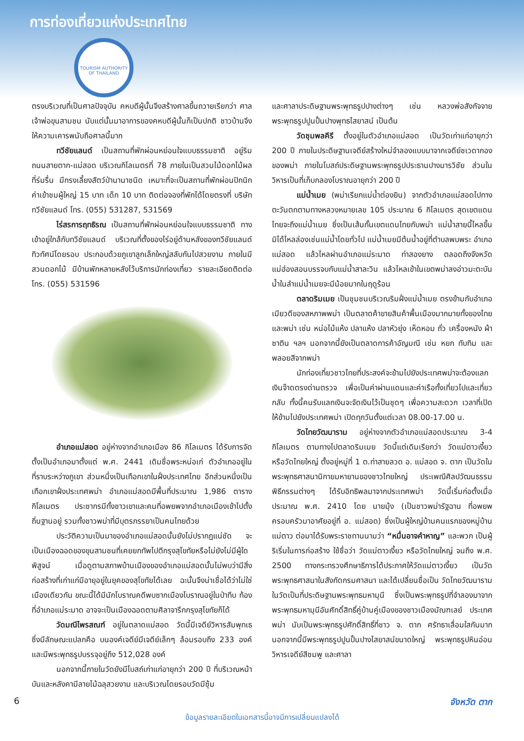การท่องเที่ยวแห่งประเทศไทย
TOURISM AUTHORITY OF THAILAND
ตรงบริเวณที่เป็นศาลปัจจุบัน คหบดีผู้นั้นจึงสร้างศาลขึ้นถวายเรียกว่า ศาลเจ้าพ่อขุนสามชน นับแต่นั้นมาอาการของคหบดีผู้นั้นก็เป็นปกติ ชาวบ้านจึงให้ความเคารพนับถือศาลนี้มาก
ทวีชัยแลนด์ เป็นสถานที่พักผ่อนหย่อนใจแบบธรรมชาติ อยู่ริมถนนสายตาก-แม่สอด บริเวณกิโลเมตรที่ 78 ภายในเป็นสวนไม้ดอกไม้ผลที่ร่มรื่น มีกรงเลี้ยงสัตว์ป่านานาชนิด เหมาะที่จะเป็นสถานที่พักผ่อนปิกนิก ค่าเข้าชมผู้ใหญ่ 15 บาท เด็ก 10 บาท ติดต่อจองที่พักได้โดยตรงที่ บริษัท ทวีชัยแลนด์ โทร. (055) 531287, 531569
ไร่สรการฤทธิรณ เป็นสถานที่พักผ่อนหย่อนใจแบบธรรมชาติ ทางเข้าอยู่ใกล้กับทวีชัยแลนด์ บริเวณที่ตั้งของไร่อยู่ด้านหลังของทวีชัยแลนด์ ทิวทัศน์โดยรอบ ประกอบด้วยภูเขาลูกเล็กใหญ่สลับกันไปสวยงาม ภายในมีสวนดอกไม้ มีบ้านพักหลายหลังไว้บริการนักท่องเที่ยว รายละเอียดติดต่อ โทร. (055) 531596
อำเภอแม่สอด อยู่ห่างจากอำเภอเมือง 86 กิโลเมตร ได้รับการจัดตั้งเป็นอำเภอมาตั้งแต่ พ.ศ. 2441 เดิมชื่อพระหน่อเก่ ตัวอำเภออยู่ในที่ราบระหว่างภูเขา ส่วนหนึ่งเป็นเทือกเขาในฝั่งประเทศไทย อีกส่วนหนึ่งเป็นเทือกเขาฝั่งประเทศพม่า อำเภอแม่สอดมีพื้นที่ประมาณ 1,986 ตารางกิโลเมตร ประชากรมีทั้งชาวเขาและคนที่อพยพจากอำเภอเมืองเข้าไปตั้งถิ่นฐานอยู่ รวมทั้งชาวพม่าที่มีบุตรภรรยาเป็นคนไทยด้วย
ประวัติความเป็นมาของอำเภอแม่สอดนั้นยังไม่ปรากฏแน่ชัด จะเป็นเมืองฉอดของขุนสามชนที่เคยยกทัพไปตีกรุงสุโขทัยหรือไม่ยังไม่มีผู้ใดพิสูจน์ เมื่อดูตามสภาพบ้านเมืองของอำเภอแม่สอดนั้นไม่พบว่ามีสิ่งก่อสร้างที่เก่าแก่มีอายุอยู่ในยุคของสุโขทัยได้เลย ฉะนั้นจึงน่าเชื่อได้ว่าไม่ใช่เมืองเดียวกัน ขณะนี้ได้มีนักโบราณคดีพบซากเมืองโบราณอยู่ในป่าทึบ ท้องที่อำเภอแม่ระมาด อาจจะเป็นเมืองฉอดตามศิลาจารึกกรุงสุโขทัยก็ได้
วัดมณีไพรสณฑ์ อยู่ในตลาดแม่สอด วัดนี้มีเจดีย์วิหารสัมพุทเธ ซึ่งมีลักษณะแปลกคือ บนองค์เจดีย์มีเจดีย์เล็กๆ ล้อมรอบถึง 233 องค์ และมีพระพุทธรูปบรรจุอยู่ถึง 512,028 องค์
นอกจากนี้ภายในวัดยังมีโบสถ์เก่าแก่อายุกว่า 200 ปี ที่บริเวณหน้าบันและหลังคามีลายไม้ฉลุสวยงาม และบริเวณโดยรอบวัดมีซุ้ม
และศาลาประดิษฐานพระพุทธรูปปางต่างๆ เช่น หลวงพ่อสังกัจจาย พระพุทธรูปปูนปั้นปางพุทธไสยาสน์ เป็นต้น
วัดชุมพลคีรี ตั้งอยู่ในตัวอำเภอแม่สอด เป็นวัดเก่าแก่อายุกว่า 200 ปี ภายในประดิษฐานเจดีย์สร้างใหม่จำลองแบบมาจากเจดีย์ชเวดากองของพม่า ภายในโบสถ์ประดิษฐานพระพุทธรูปประธานปางมารวิชัย ส่วนในวิหารเป็นที่เก็บกลองโบราณอายุกว่า 200 ปี
แม่น้ำเมย (พม่าเรียกแม่น้ำต่องยิน) จากตัวอำเภอแม่สอดไปทางตะวันตกตามทางหลวงหมายเลข 105 ประมาณ 6 กิโลเมตร สุดเขตแดนไทยจะถึงแม่น้ำเมย ซึ่งเป็นเส้นกั้นเขตแดนไทยกับพม่า แม่น้ำสายนี้ไหลขึ้นมิได้ไหลล่องเช่นแม่น้ำโดยทั่วไป แม่น้ำเมยมีต้นน้ำอยู่ที่ตำบลพบพระ อำเภอแม่สอด แล้วไหลผ่านอำเภอแม่ระมาด ท่าสองยาง ตลอดถึงจังหวัดแม่ฮ่องสอนบรรจบกับแม่น้ำสาละวิน แล้วไหลเข้าในเขตพม่าลงอ่าวมะตะบัน น้ำในลำแม่น้ำเมยจะมีน้อยมากในฤดูร้อน
ตลาดริมเมย เป็นชุมชนบริเวณริมฝั่งแม่น้ำเมย ตรงข้ามกับอำเภอเมียวดีของสหภาพพม่า เป็นตลาดค้าขายสินค้าพื้นเมืองมากมายทั้งของไทยและพม่า เช่น หน่อไม้แห้ง ปลาแห้ง ปลาหัวยุ่ง เห็ดหอม ถั่ว เครื่องหนัง ผ้าซาติน ฯลฯ นอกจากนี้ยังเป็นตลาดการค้าอัญมณี เช่น หยก ทับทิม และพลอยสีจากพม่า
นักท่องเที่ยวชาวไทยที่ประสงค์จะข้ามไปยังประเทศพม่าจะต้องแลกเงินจ๊าดตรงด่านตรวจ เพื่อเป็นค่าผ่านแดนและค่าเรือทั้งเที่ยวไปและเที่ยวกลับ ทั้งนี้คนรับแลกเงินจะจัดเงินไว้เป็นชุดๆ เพื่อความสะดวก เวลาที่เปิดให้ข้ามไปยังประเทศพม่า เปิดทุกวันตั้งแต่เวลา 08.00-17.00 น.
วัดไทยวัฒนาราม อยู่ห่างจากตัวอำเภอแม่สอดประมาณ 3-4 กิโลเมตร ตามทางไปตลาดริมเมย วัดนี้แต่เดิมเรียกว่า วัดแม่ตาวเงี้ยว หรือวัดไทยใหญ่ ตั้งอยู่หมู่ที่ 1 ต.ท่าสายลวด อ. แม่สอด จ. ตาก เป็นวัดในพระพุทธศาสนานิกายมหายานของชาวไทยใหญ่ ประเพณีศิลปวัฒนธรรม พิธีกรรมต่างๆ ได้รับอิทธิพลมาจากประเทศพม่า วัดนี้เริ่มก่อตั้งเมื่อประมาณ พ.ศ. 2410 โดย นายมุ้ง (เป็นชาวพม่ารัฐฉาน ที่อพยพครอบครัวมาอาศัยอยู่ที่ อ. แม่สอด) ซึ่งเป็นผู้ใหญ่บ้านคนแรกของหมู่บ้านแม่ตาว ต่อมาได้รับพระราชทานนามว่า “หมื่นอาจคำหาญ” และพวก เป็นผู้ริเริ่มในการก่อสร้าง ใช้ชื่อว่า วัดแม่ตาวเงี้ยว หรือวัดไทยใหญ่ จนถึง พ.ศ. 2500 ทางกระทรวงศึกษาธิการได้ประกาศให้วัดแม่ตาวเงี้ยว เป็นวัดพระพุทธศาสนาในสังกัดกรมศาสนา และได้เปลี่ยนชื่อเป็น วัดไทยวัฒนาราม ในวัดเป็นที่ประดิษฐานพระพุทธมหามุนี ซึ่งเป็นพระพุทธรูปที่จำลองมาจากพระพุทธมหามุนีอันศักดิ์สิทธิ์คู่บ้านคู่เมืองของชาวเมืองมัณฑเลย์ ประเทศพม่า นับเป็นพระพุทธรูปศักดิ์สิทธิ์ที่ชาว จ. ตาก ศรัทธาเลื่อมใสกันมาก นอกจากนี้มีพระพุทธรูปปูนปั้นปางไสยาสน์ขนาดใหญ่ พระพุทธรูปหินอ่อน วิหารเจดีย์สีชมพู และศาลา
6 จังหวัด ตาก
ข้อมูลรายละเอียดในเอกสารนี้อาจมีการเปลี่ยนแปลงได้